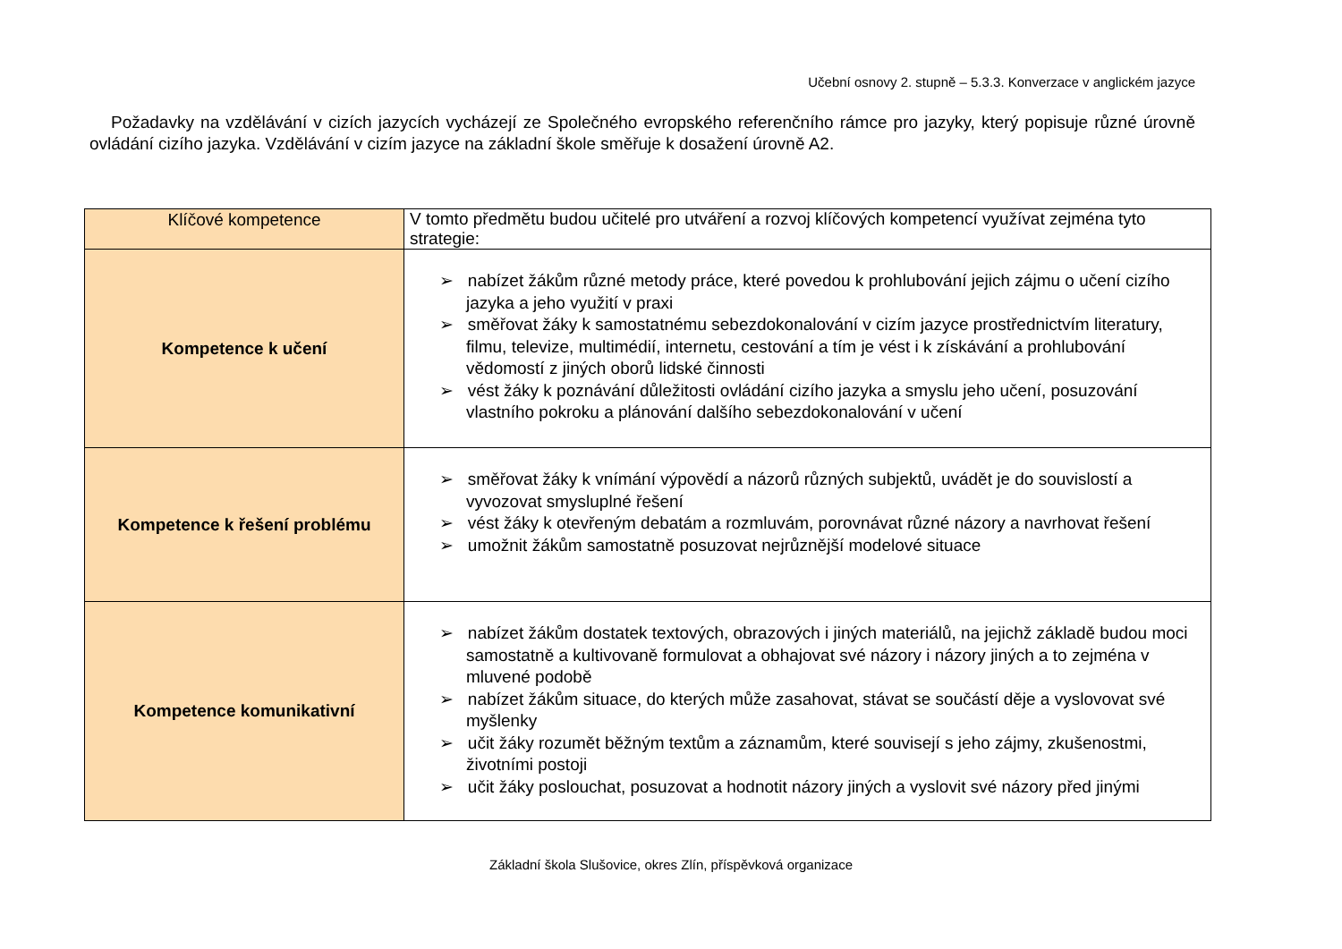Učební osnovy 2. stupně – 5.3.3. Konverzace v anglickém jazyce
Požadavky na vzdělávání v cizích jazycích vycházejí ze Společného evropského referenčního rámce pro jazyky, který popisuje různé úrovně ovládání cizího jazyka. Vzdělávání v cizím jazyce na základní škole směřuje k dosažení úrovně A2.
| Klíčové kompetence | V tomto předmětu budou učitelé pro utváření a rozvoj klíčových kompetencí využívat zejména tyto strategie: |
| --- | --- |
| Kompetence k učení | ➢ nabízet žákům různé metody práce, které povedou k prohlubování jejich zájmu o učení cizího jazyka a jeho využití v praxi ➢ směřovat žáky k samostatnému sebezdokonalování v cizím jazyce prostřednictvím literatury, filmu, televize, multimédií, internetu, cestování a tím je vést i k získávání a prohlubování vědomostí z jiných oborů lidské činnosti ➢ vést žáky k poznávání důležitosti ovládání cizího jazyka a smyslu jeho učení, posuzování vlastního pokroku a plánování dalšího sebezdokonalování v učení |
| Kompetence k řešení problému | ➢ směřovat žáky k vnímání výpovědí a názorů různých subjektů, uvádět je do souvislostí a vyvozovat smysluplné řešení ➢ vést žáky k otevřeným debatám a rozmluvám, porovnávat různé názory a navrhovat řešení ➢ umožnit žákům samostatně posuzovat nejrůznější modelové situace |
| Kompetence komunikativní | ➢ nabízet žákům dostatek textových, obrazových i jiných materiálů, na jejichž základě budou moci samostatně a kultivovaně formulovat a obhajovat své názory i názory jiných a to zejména v mluvené podobě ➢ nabízet žákům situace, do kterých může zasahovat, stávat se součástí děje a vyslovovat své myšlenky ➢ učit žáky rozumět běžným textům a záznamům, které souvisejí s jeho zájmy, zkušenostmi, životními postoji ➢ učit žáky poslouchat, posuzovat a hodnotit názory jiných a vyslovit své názory před jinými |
Základní škola Slušovice, okres Zlín, příspěvková organizace